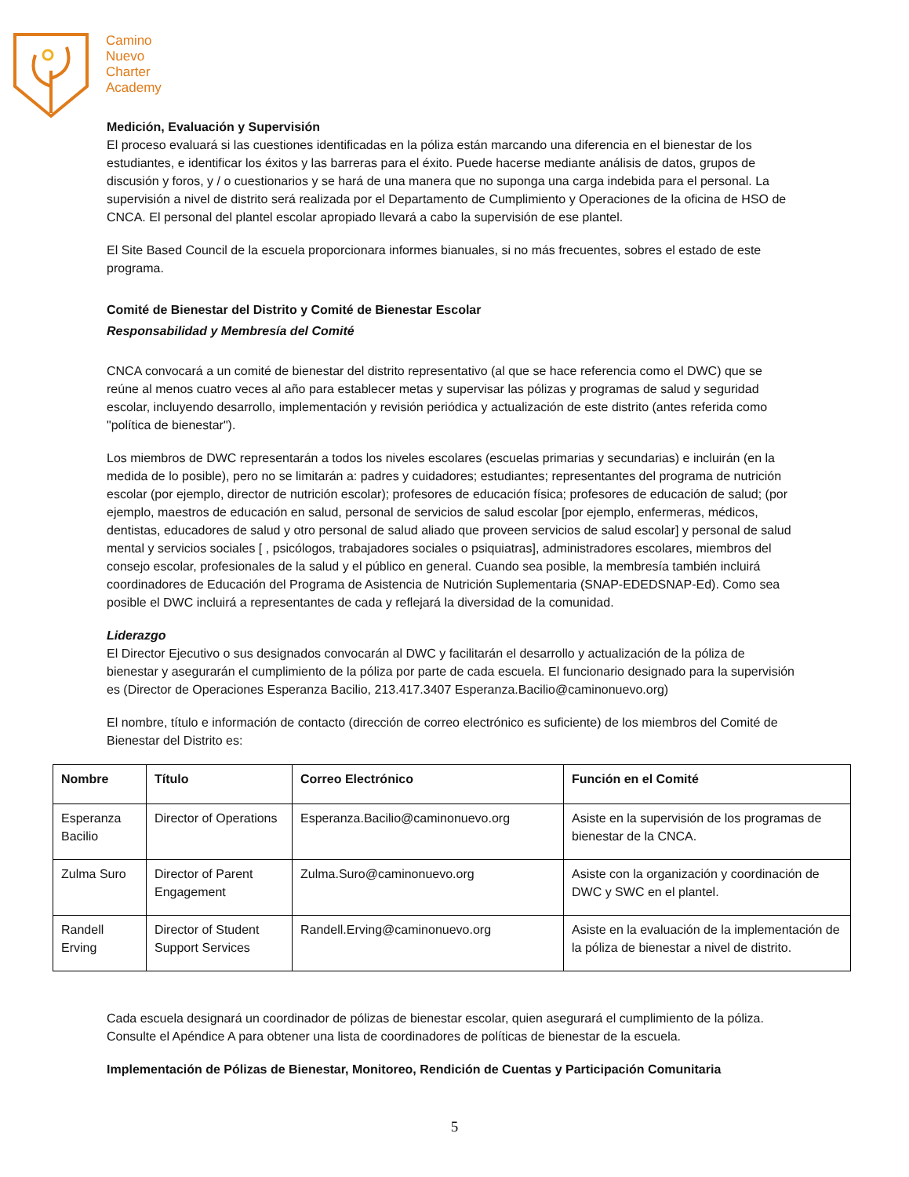Camino
Nuevo
Charter
Academy
Medición, Evaluación y Supervisión
El proceso evaluará si las cuestiones identificadas en la póliza están marcando una diferencia en el bienestar de los estudiantes, e identificar los éxitos y las barreras para el éxito. Puede hacerse mediante análisis de datos, grupos de discusión y foros, y / o cuestionarios y se hará de una manera que no suponga una carga indebida para el personal. La supervisión a nivel de distrito será realizada por el Departamento de Cumplimiento y Operaciones de la oficina de HSO de CNCA. El personal del plantel escolar apropiado llevará a cabo la supervisión de ese plantel.
El Site Based Council de la escuela proporcionara informes bianuales, si no más frecuentes, sobres el estado de este programa.
Comité de Bienestar del Distrito y Comité de Bienestar Escolar
Responsabilidad y Membresía del Comité
CNCA convocará a un comité de bienestar del distrito representativo (al que se hace referencia como el DWC) que se reúne al menos cuatro veces al año para establecer metas y supervisar las pólizas y programas de salud y seguridad escolar, incluyendo desarrollo, implementación y revisión periódica y actualización de este distrito (antes referida como "política de bienestar").
Los miembros de DWC representarán a todos los niveles escolares (escuelas primarias y secundarias) e incluirán (en la medida de lo posible), pero no se limitarán a: padres y cuidadores; estudiantes; representantes del programa de nutrición escolar (por ejemplo, director de nutrición escolar); profesores de educación física; profesores de educación de salud; (por ejemplo, maestros de educación en salud, personal de servicios de salud escolar [por ejemplo, enfermeras, médicos, dentistas, educadores de salud y otro personal de salud aliado que proveen servicios de salud escolar] y personal de salud mental y servicios sociales [ , psicólogos, trabajadores sociales o psiquiatras], administradores escolares, miembros del consejo escolar, profesionales de la salud y el público en general. Cuando sea posible, la membresía también incluirá coordinadores de Educación del Programa de Asistencia de Nutrición Suplementaria (SNAP-EDEDSNAP-Ed). Como sea posible el DWC incluirá a representantes de cada y reflejará la diversidad de la comunidad.
Liderazgo
El Director Ejecutivo o sus designados convocarán al DWC y facilitarán el desarrollo y actualización de la póliza de bienestar y asegurarán el cumplimiento de la póliza por parte de cada escuela. El funcionario designado para la supervisión es (Director de Operaciones Esperanza Bacilio, 213.417.3407 Esperanza.Bacilio@caminonuevo.org)
El nombre, título e información de contacto (dirección de correo electrónico es suficiente) de los miembros del Comité de Bienestar del Distrito es:
| Nombre | Título | Correo Electrónico | Función en el Comité |
| --- | --- | --- | --- |
| Esperanza Bacilio | Director of Operations | Esperanza.Bacilio@caminonuevo.org | Asiste en la supervisión de los programas de bienestar de la CNCA. |
| Zulma Suro | Director of Parent Engagement | Zulma.Suro@caminonuevo.org | Asiste con la organización y coordinación de DWC y SWC en el plantel. |
| Randell Erving | Director of Student Support Services | Randell.Erving@caminonuevo.org | Asiste en la evaluación de la implementación de la póliza de bienestar a nivel de distrito. |
Cada escuela designará un coordinador de pólizas de bienestar escolar, quien asegurará el cumplimiento de la póliza. Consulte el Apéndice A para obtener una lista de coordinadores de políticas de bienestar de la escuela.
Implementación de Pólizas de Bienestar, Monitoreo, Rendición de Cuentas y Participación Comunitaria
5